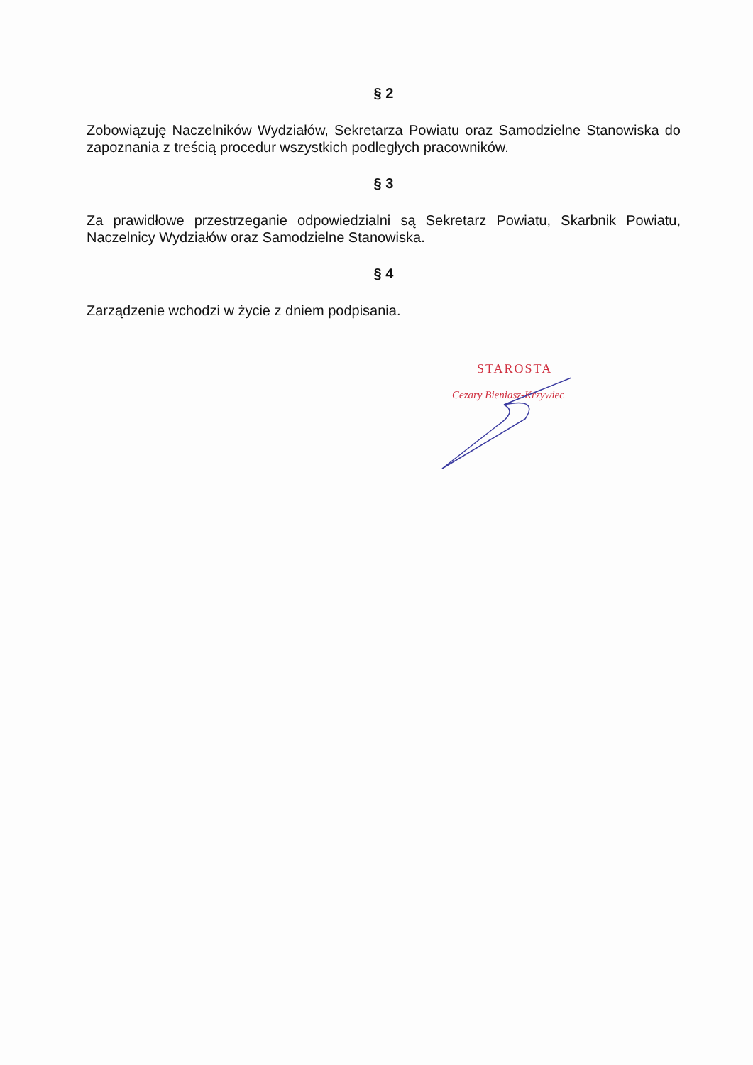§ 2
Zobowiązuję Naczelników Wydziałów, Sekretarza Powiatu oraz Samodzielne Stanowiska do zapoznania z treścią procedur wszystkich podległych pracowników.
§ 3
Za prawidłowe przestrzeganie odpowiedzialni są Sekretarz Powiatu, Skarbnik Powiatu, Naczelnicy Wydziałów oraz Samodzielne Stanowiska.
§ 4
Zarządzenie wchodzi w życie z dniem podpisania.
STAROSTA
Cezary Bieniasz-Krzywiec